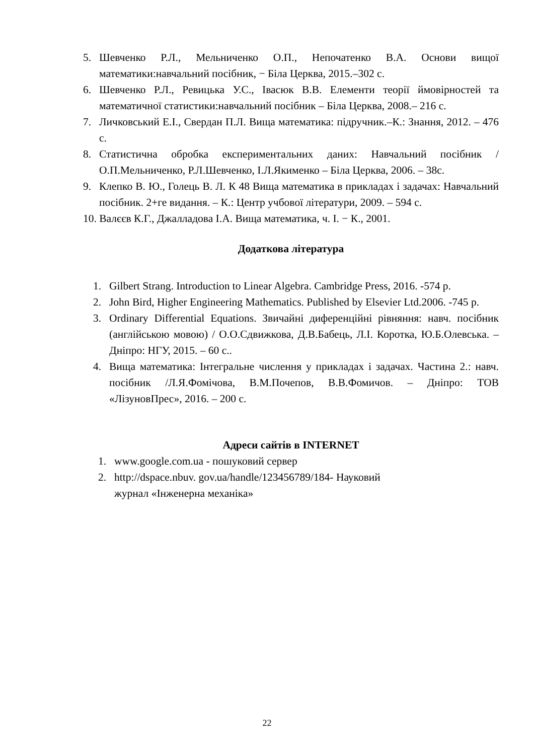5. Шевченко Р.Л., Мельниченко О.П., Непочатенко В.А. Основи вищої математики:навчальний посібник, − Біла Церква, 2015.–302 с.
6. Шевченко Р.Л., Ревицька У.С., Івасюк В.В. Елементи теорії ймовірностей та математичної статистики:навчальний посібник – Біла Церква, 2008.– 216 с.
7. Личковський Е.І., Свердан П.Л. Вища математика: підручник.–К.: Знання, 2012. – 476 с.
8. Статистична обробка експериментальних даних: Навчальний посібник / О.П.Мельниченко, Р.Л.Шевченко, І.Л.Якименко – Біла Церква, 2006. – 38с.
9. Клепко В. Ю., Голець В. Л. К 48 Вища математика в прикладах і задачах: Навчальний посібник. 2+ге видання. – К.: Центр учбової літератури, 2009. – 594 с.
10. Валєєв К.Г., Джалладова І.А. Вища математика, ч. І. − К., 2001.
Додаткова література
1. Gilbert Strang. Introduction to Linear Algebra. Cambridge Press, 2016. -574 p.
2. John Bird, Higher Engineering Mathematics. Published by Elsevier Ltd.2006. -745 p.
3. Ordinary Differential Equations. Звичайні диференційні рівняння: навч. посібник (англійською мовою) / О.О.Сдвижкова, Д.В.Бабець, Л.І. Коротка, Ю.Б.Олевська. – Дніпро: НГУ, 2015. – 60 с..
4. Вища математика: Інтегральне числення у прикладах і задачах. Частина 2.: навч. посібник /Л.Я.Фомічова, В.М.Почепов, В.В.Фомичов. – Дніпро: ТОВ «ЛізуновПрес», 2016. – 200 с.
Адреси сайтів в INTERNET
1. www.google.com.ua - пошуковий сервер
2. http://dspace.nbuv. gov.ua/handle/123456789/184- Науковий журнал «Інженерна механіка»
22